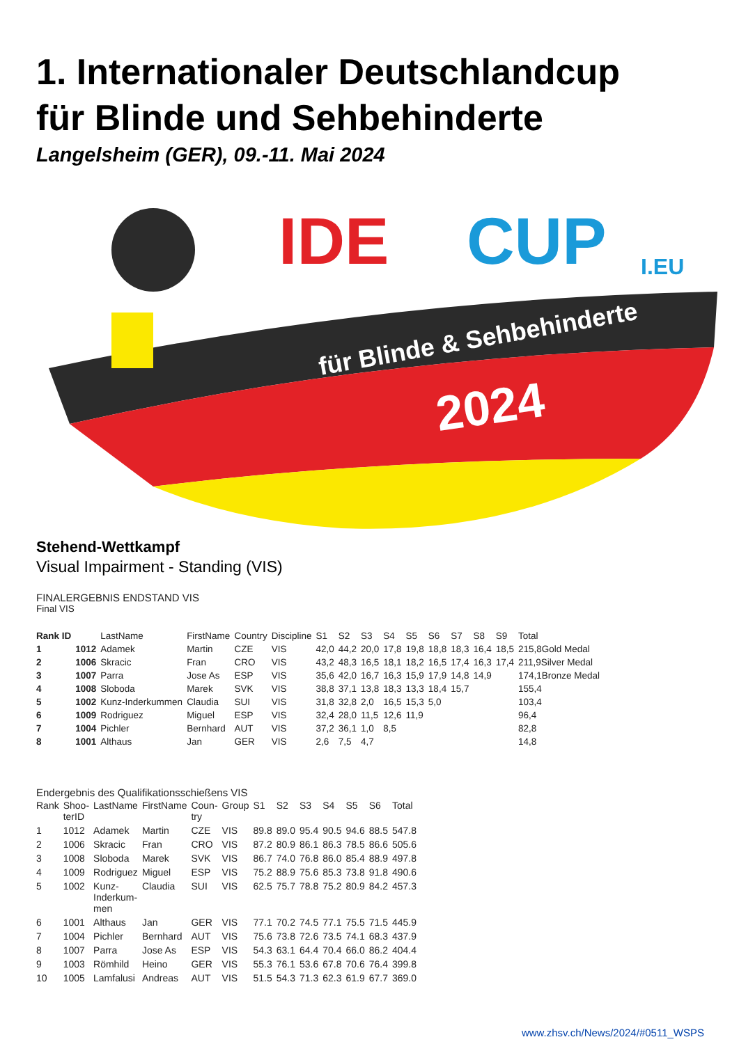1. Internationaler Deutschlandcup
für Blinde und Sehbehinderte
Langelsheim (GER), 09.-11. Mai 2024
IDE
CUP
I.EU
für Blinde & Sehbehinderte
2024
Stehend-Wettkampf
Visual Impairment - Standing (VIS)
FINALERGEBNIS ENDSTAND VIS
Final VIS
| Rank ID | | LastName | FirstName | Country | Discipline | S1 | S2 | S3 | S4 | S5 | S6 | S7 | S8 | S9 | Total |
| --- | --- | --- | --- | --- | --- | --- | --- | --- | --- | --- | --- | --- | --- | --- | --- |
| 1 | 1012 | Adamek | Martin | CZE | VIS | 42,0 | 44,2 | 20,0 | 17,8 | 19,8 | 18,8 | 18,3 | 16,4 | 18,5 | 215,8Gold Medal |
| 2 | 1006 | Skracic | Fran | CRO | VIS | 43,2 | 48,3 | 16,5 | 18,1 | 18,2 | 16,5 | 17,4 | 16,3 | 17,4 | 211,9Silver Medal |
| 3 | 1007 | Parra | Jose As | ESP | VIS | 35,6 | 42,0 | 16,7 | 16,3 | 15,9 | 17,9 | 14,8 | 14,9 | | 174,1Bronze Medal |
| 4 | 1008 | Sloboda | Marek | SVK | VIS | 38,8 | 37,1 | 13,8 | 18,3 | 13,3 | 18,4 | 15,7 | | | 155,4 |
| 5 | 1002 | Kunz-Inderkummen | Claudia | SUI | VIS | 31,8 | 32,8 | 2,0 | 16,5 | 15,3 | 5,0 | | | | 103,4 |
| 6 | 1009 | Rodriguez | Miguel | ESP | VIS | 32,4 | 28,0 | 11,5 | 12,6 | 11,9 | | | | | 96,4 |
| 7 | 1004 | Pichler | Bernhard | AUT | VIS | 37,2 | 36,1 | 1,0 | 8,5 | | | | | | 82,8 |
| 8 | 1001 | Althaus | Jan | GER | VIS | 2,6 | 7,5 | 4,7 | | | | | | | 14,8 |
Endergebnis des Qualifikationsschießens VIS
| Rank | Shoo- terID | LastName | FirstName | Coun- try | Group | S1 | S2 | S3 | S4 | S5 | S6 | Total |
| --- | --- | --- | --- | --- | --- | --- | --- | --- | --- | --- | --- | --- |
| 1 | 1012 | Adamek | Martin | CZE | VIS | 89.8 | 89.0 | 95.4 | 90.5 | 94.6 | 88.5 | 547.8 |
| 2 | 1006 | Skracic | Fran | CRO | VIS | 87.2 | 80.9 | 86.1 | 86.3 | 78.5 | 86.6 | 505.6 |
| 3 | 1008 | Sloboda | Marek | SVK | VIS | 86.7 | 74.0 | 76.8 | 86.0 | 85.4 | 88.9 | 497.8 |
| 4 | 1009 | Rodriguez | Miguel | ESP | VIS | 75.2 | 88.9 | 75.6 | 85.3 | 73.8 | 91.8 | 490.6 |
| 5 | 1002 | Kunz- Inderkum- men | Claudia | SUI | VIS | 62.5 | 75.7 | 78.8 | 75.2 | 80.9 | 84.2 | 457.3 |
| 6 | 1001 | Althaus | Jan | GER | VIS | 77.1 | 70.2 | 74.5 | 77.1 | 75.5 | 71.5 | 445.9 |
| 7 | 1004 | Pichler | Bernhard | AUT | VIS | 75.6 | 73.8 | 72.6 | 73.5 | 74.1 | 68.3 | 437.9 |
| 8 | 1007 | Parra | Jose As | ESP | VIS | 54.3 | 63.1 | 64.4 | 70.4 | 66.0 | 86.2 | 404.4 |
| 9 | 1003 | Römhild | Heino | GER | VIS | 55.3 | 76.1 | 53.6 | 67.8 | 70.6 | 76.4 | 399.8 |
| 10 | 1005 | Lamfalusi | Andreas | AUT | VIS | 51.5 | 54.3 | 71.3 | 62.3 | 61.9 | 67.7 | 369.0 |
www.zhsv.ch/News/2024/#0511_WSPS